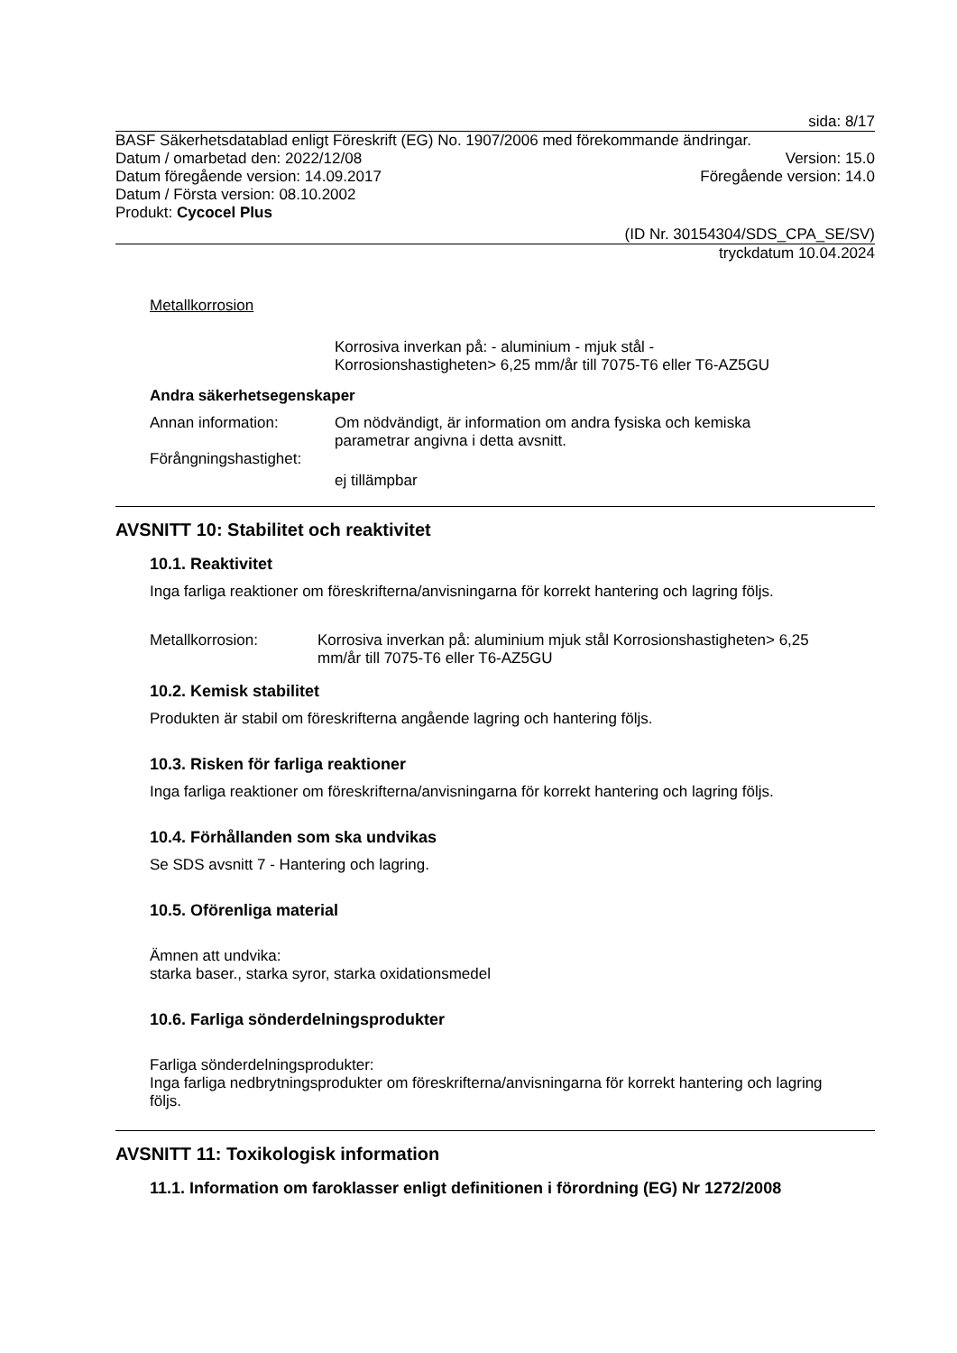sida: 8/17
BASF Säkerhetsdatablad enligt Föreskrift (EG) No. 1907/2006 med förekommande ändringar.
Datum / omarbetad den: 2022/12/08 Version: 15.0
Datum föregående version: 14.09.2017 Föregående version: 14.0
Datum / Första version: 08.10.2002
Produkt: Cycocel Plus
(ID Nr. 30154304/SDS_CPA_SE/SV)
tryckdatum 10.04.2024
Metallkorrosion
Korrosiva inverkan på: - aluminium - mjuk stål -
Korrosionshastigheten> 6,25 mm/år till 7075-T6 eller T6-AZ5GU
Andra säkerhetsegenskaper
Annan information: Om nödvändigt, är information om andra fysiska och kemiska
parametrar angivna i detta avsnitt.
Förångningshastighet:
ej tillämpbar
AVSNITT 10: Stabilitet och reaktivitet
10.1. Reaktivitet
Inga farliga reaktioner om föreskrifterna/anvisningarna för korrekt hantering och lagring följs.
Metallkorrosion: Korrosiva inverkan på: aluminium mjuk stål Korrosionshastigheten> 6,25
mm/år till 7075-T6 eller T6-AZ5GU
10.2. Kemisk stabilitet
Produkten är stabil om föreskrifterna angående lagring och hantering följs.
10.3. Risken för farliga reaktioner
Inga farliga reaktioner om föreskrifterna/anvisningarna för korrekt hantering och lagring följs.
10.4. Förhållanden som ska undvikas
Se SDS avsnitt 7 - Hantering och lagring.
10.5. Oförenliga material
Ämnen att undvika:
starka baser., starka syror, starka oxidationsmedel
10.6. Farliga sönderdelningsprodukter
Farliga sönderdelningsprodukter:
Inga farliga nedbrytningsprodukter om föreskrifterna/anvisningarna för korrekt hantering och lagring
följs.
AVSNITT 11: Toxikologisk information
11.1. Information om faroklasser enligt definitionen i förordning (EG) Nr 1272/2008